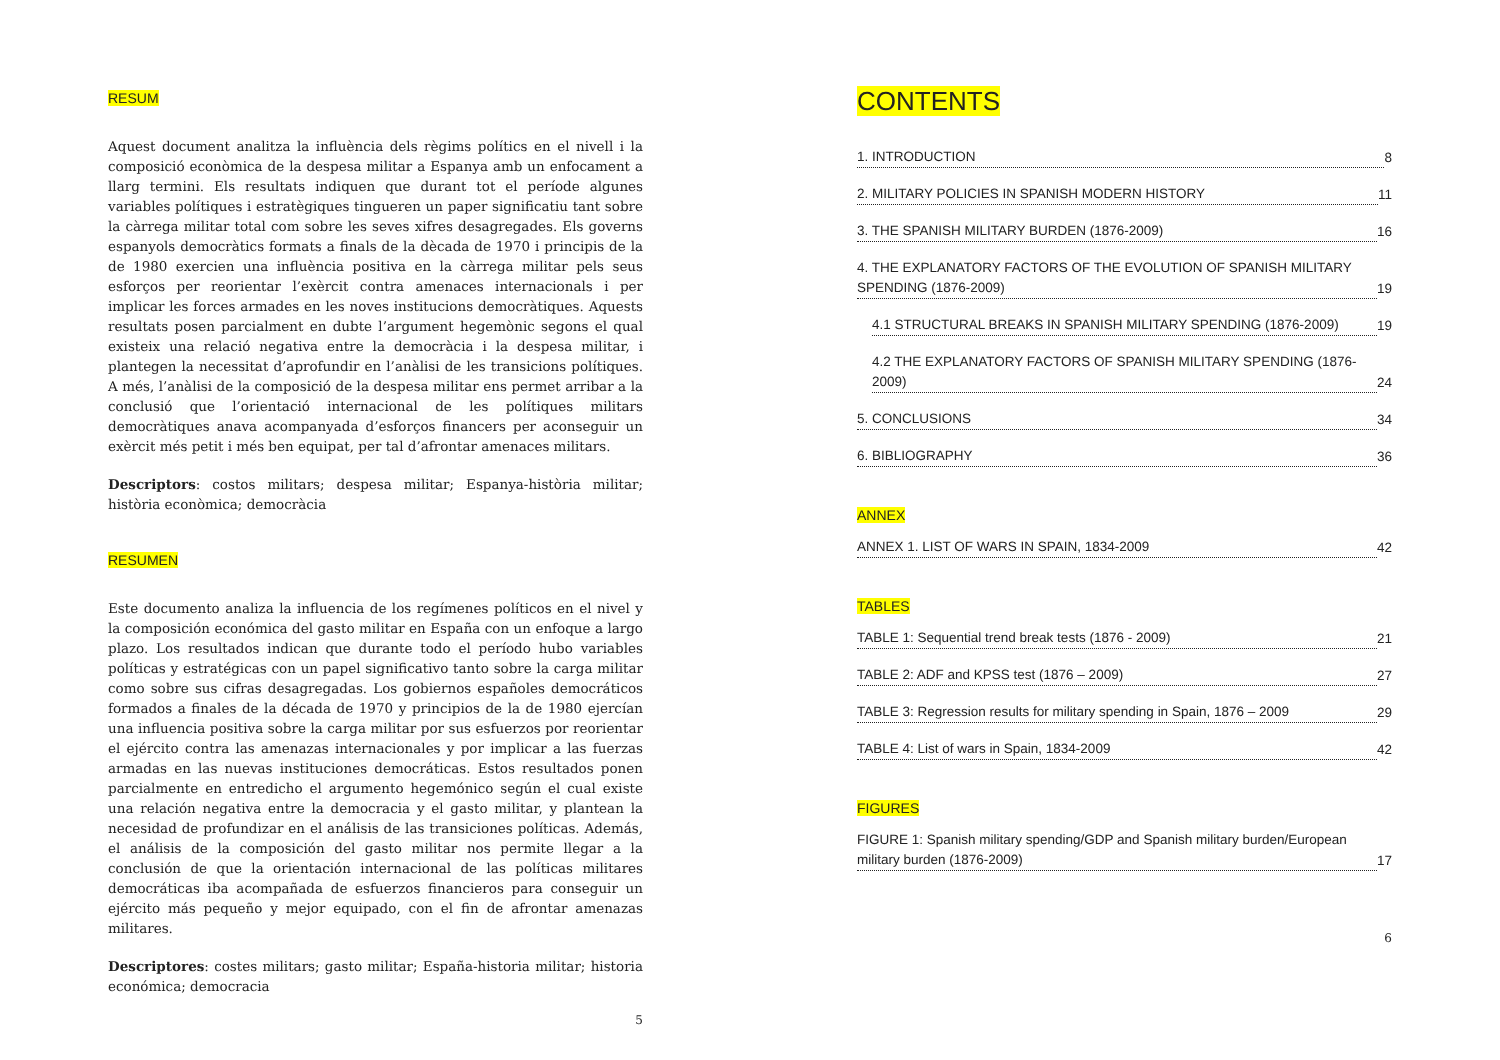RESUM
Aquest document analitza la influència dels règims polítics en el nivell i la composició econòmica de la despesa militar a Espanya amb un enfocament a llarg termini. Els resultats indiquen que durant tot el període algunes variables polítiques i estratègiques tingueren un paper significatiu tant sobre la càrrega militar total com sobre les seves xifres desagregades. Els governs espanyols democràtics formats a finals de la dècada de 1970 i principis de la de 1980 exercien una influència positiva en la càrrega militar pels seus esforços per reorientar l’exèrcit contra amenaces internacionals i per implicar les forces armades en les noves institucions democràtiques. Aquests resultats posen parcialment en dubte l’argument hegemònic segons el qual existeix una relació negativa entre la democràcia i la despesa militar, i plantegen la necessitat d’aprofundir en l’anàlisi de les transicions polítiques. A més, l’anàlisi de la composició de la despesa militar ens permet arribar a la conclusió que l’orientació internacional de les polítiques militars democràtiques anava acompanyada d’esforços financers per aconseguir un exèrcit més petit i més ben equipat, per tal d’afrontar amenaces militars.
Descriptors: costos militars; despesa militar; Espanya-història militar; història econòmica; democràcia
RESUMEN
Este documento analiza la influencia de los regímenes políticos en el nivel y la composición económica del gasto militar en España con un enfoque a largo plazo. Los resultados indican que durante todo el período hubo variables políticas y estratégicas con un papel significativo tanto sobre la carga militar como sobre sus cifras desagregadas. Los gobiernos españoles democráticos formados a finales de la década de 1970 y principios de la de 1980 ejercían una influencia positiva sobre la carga militar por sus esfuerzos por reorientar el ejército contra las amenazas internacionales y por implicar a las fuerzas armadas en las nuevas instituciones democráticas. Estos resultados ponen parcialmente en entredicho el argumento hegemónico según el cual existe una relación negativa entre la democracia y el gasto militar, y plantean la necesidad de profundizar en el análisis de las transiciones políticas. Además, el análisis de la composición del gasto militar nos permite llegar a la conclusión de que la orientación internacional de las políticas militares democráticas iba acompañada de esfuerzos financieros para conseguir un ejército más pequeño y mejor equipado, con el fin de afrontar amenazas militares.
Descriptores: costes militars; gasto militar; España-historia militar; historia económica; democracia
5
CONTENTS
1. INTRODUCTION 8
2. MILITARY POLICIES IN SPANISH MODERN HISTORY 11
3. THE SPANISH MILITARY BURDEN (1876-2009) 16
4. THE EXPLANATORY FACTORS OF THE EVOLUTION OF SPANISH MILITARY SPENDING (1876-2009) 19
4.1 STRUCTURAL BREAKS IN SPANISH MILITARY SPENDING (1876-2009) 19
4.2 THE EXPLANATORY FACTORS OF SPANISH MILITARY SPENDING (1876-2009) 24
5. CONCLUSIONS 34
6. BIBLIOGRAPHY 36
ANNEX
ANNEX 1. LIST OF WARS IN SPAIN, 1834-2009 42
TABLES
TABLE 1: Sequential trend break tests (1876 - 2009) 21
TABLE 2: ADF and KPSS test (1876 – 2009) 27
TABLE 3: Regression results for military spending in Spain, 1876 – 2009 29
TABLE 4: List of wars in Spain, 1834-2009 42
FIGURES
FIGURE 1: Spanish military spending/GDP and Spanish military burden/European military burden (1876-2009) 17
6